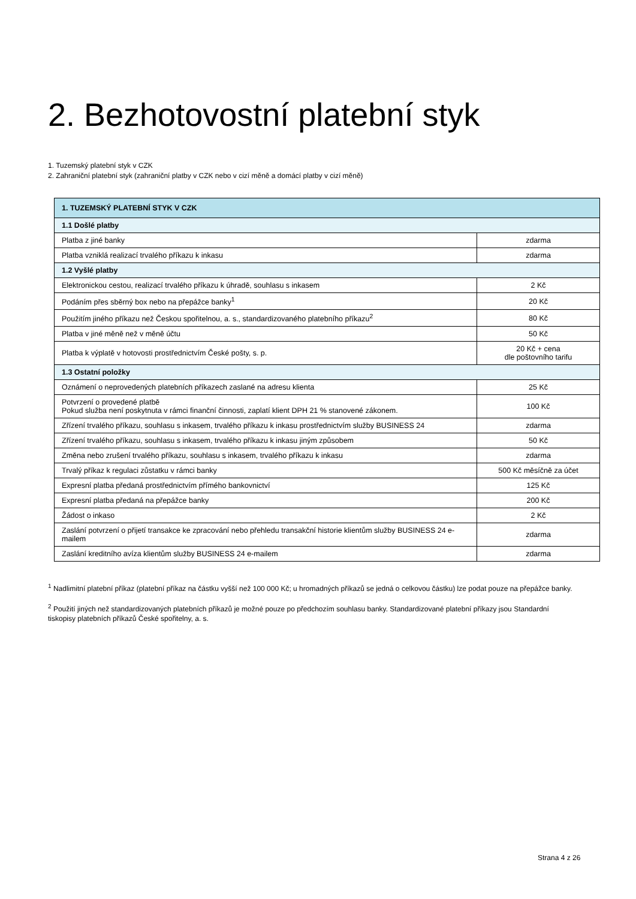2. Bezhotovostní platební styk
1. Tuzemský platební styk v CZK
2. Zahraniční platební styk (zahraniční platby v CZK nebo v cizí měně a domácí platby v cizí měně)
| 1. TUZEMSKÝ PLATEBNÍ STYK V CZK | |
| --- | --- |
| 1.1 Došlé platby | |
| Platba z jiné banky | zdarma |
| Platba vzniklá realizací trvalého příkazu k inkasu | zdarma |
| 1.2 Vyšlé platby | |
| Elektronickou cestou, realizací trvalého příkazu k úhradě, souhlasu s inkasem | 2 Kč |
| Podáním přes sběrný box nebo na přepážce banky<sup>1</sup> | 20 Kč |
| Použitím jiného příkazu než Českou spořitelnou, a. s., standardizovaného platebního příkazu<sup>2</sup> | 80 Kč |
| Platba v jiné měně než v měně účtu | 50 Kč |
| Platba k výplatě v hotovosti prostřednictvím České pošty, s. p. | 20 Kč + cena dle poštovního tarifu |
| 1.3 Ostatní položky | |
| Oznámení o neprovedených platebních příkazech zaslané na adresu klienta | 25 Kč |
| Potvrzení o provedené platbě Pokud služba není poskytnuta v rámci finanční činnosti, zaplatí klient DPH 21 % stanovené zákonem. | 100 Kč |
| Zřízení trvalého příkazu, souhlasu s inkasem, trvalého příkazu k inkasu prostřednictvím služby BUSINESS 24 | zdarma |
| Zřízení trvalého příkazu, souhlasu s inkasem, trvalého příkazu k inkasu jiným způsobem | 50 Kč |
| Změna nebo zrušení trvalého příkazu, souhlasu s inkasem, trvalého příkazu k inkasu | zdarma |
| Trvalý příkaz k regulaci zůstatku v rámci banky | 500 Kč měsíčně za účet |
| Expresní platba předaná prostřednictvím přímého bankovnictví | 125 Kč |
| Expresní platba předaná na přepážce banky | 200 Kč |
| Žádost o inkaso | 2 Kč |
| Zaslání potvrzení o přijetí transakce ke zpracování nebo přehledu transakční historie klientům služby BUSINESS 24 e-mailem | zdarma |
| Zaslání kreditního avíza klientům služby BUSINESS 24 e-mailem | zdarma |
<sup>1</sup> Nadlimitní platební příkaz (platební příkaz na částku vyšší než 100 000 Kč; u hromadných příkazů se jedná o celkovou částku) lze podat pouze na přepážce banky.
<sup>2</sup> Použití jiných než standardizovaných platebních příkazů je možné pouze po předchozím souhlasu banky. Standardizované platební příkazy jsou Standardní tiskopisy platebních příkazů České spořitelny, a. s.
Strana 4 z 26